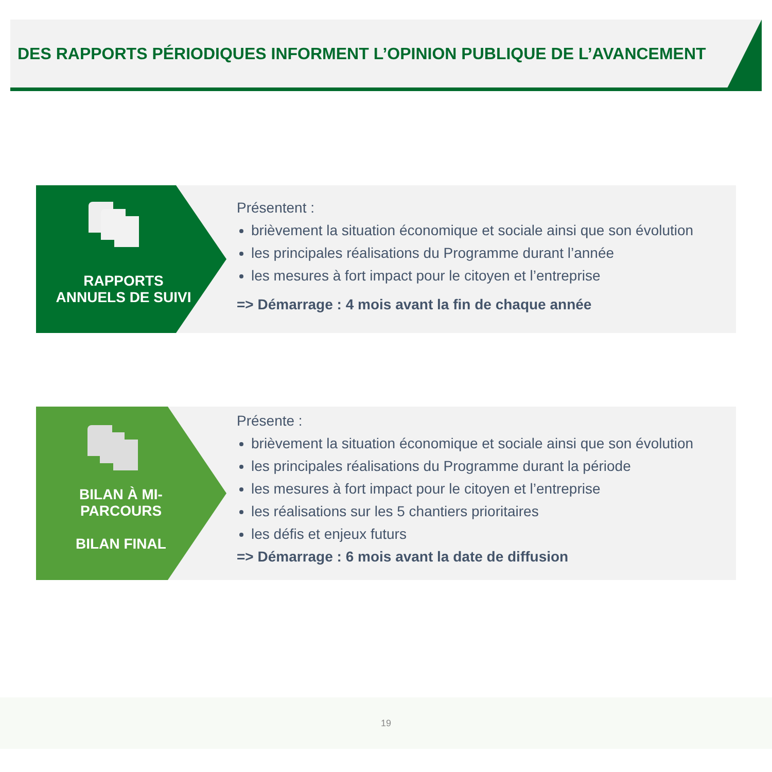DES RAPPORTS PÉRIODIQUES INFORMENT L’OPINION PUBLIQUE DE L’AVANCEMENT
RAPPORTS
ANNUELS DE SUIVI
Présentent :
brièvement la situation économique et sociale ainsi que son évolution
les principales réalisations du Programme durant l’année
les mesures à fort impact pour le citoyen et l’entreprise
=> Démarrage : 4 mois avant la fin de chaque année
BILAN À MI-
PARCOURS
BILAN FINAL
Présente :
brièvement la situation économique et sociale ainsi que son évolution
les principales réalisations du Programme durant la période
les mesures à fort impact pour le citoyen et l’entreprise
les réalisations sur les 5 chantiers prioritaires
les défis et enjeux futurs
=> Démarrage : 6 mois avant la date de diffusion
19